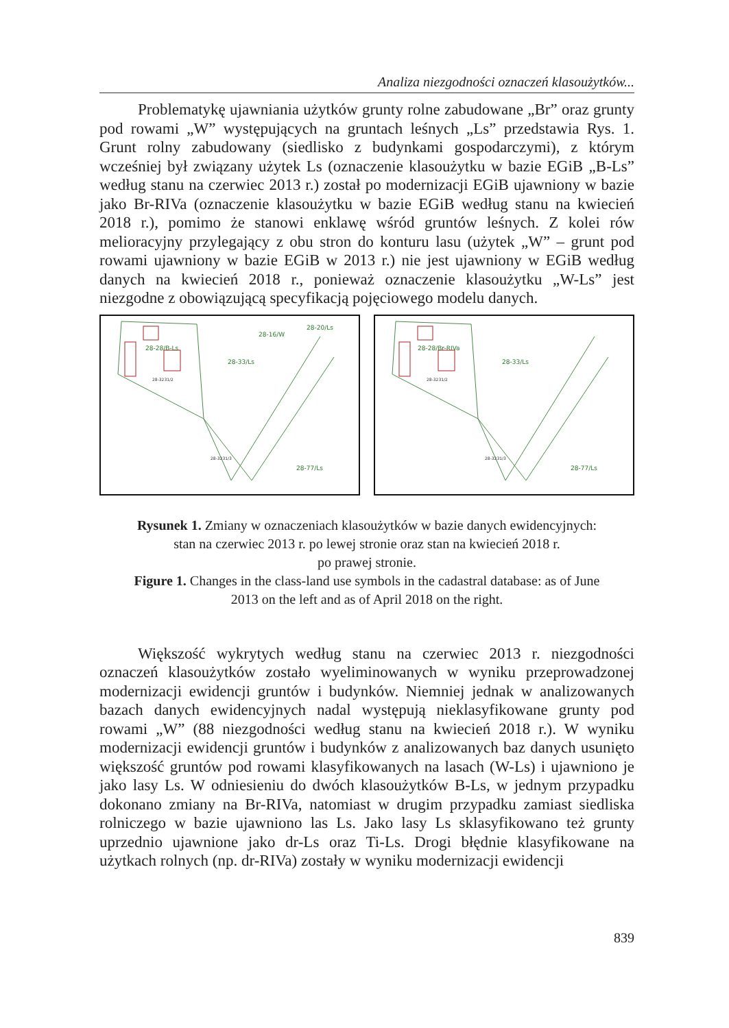Analiza niezgodności oznaczeń klasoużytków...
Problematykę ujawniania użytków grunty rolne zabudowane „Br” oraz grunty pod rowami „W” występujących na gruntach leśnych „Ls” przedstawia Rys. 1. Grunt rolny zabudowany (siedlisko z budynkami gospodarczymi), z którym wcześniej był związany użytek Ls (oznaczenie klasoużytku w bazie EGiB „B-Ls” według stanu na czerwiec 2013 r.) został po modernizacji EGiB ujawniony w bazie jako Br-RIVa (oznaczenie klasoużytku w bazie EGiB według stanu na kwiecień 2018 r.), pomimo że stanowi enklawę wśród gruntów leśnych. Z kolei rów melioracyjny przylegający z obu stron do konturu lasu (użytek „W” – grunt pod rowami ujawniony w bazie EGiB w 2013 r.) nie jest ujawniony w EGiB według danych na kwiecień 2018 r., ponieważ oznaczenie klasoużytku „W-Ls” jest niezgodne z obowiązującą specyfikacją pojęciowego modelu danych.
28-28/B-Ls
28-33/Ls
28-16/W
28-20/Ls
28-77/Ls
28-3231/2
28-3231/3
28-28/Br-RIVa
28-33/Ls
28-77/Ls
28-3231/2
28-3231/3
Rysunek 1. Zmiany w oznaczeniach klasoużytków w bazie danych ewidencyjnych:
stan na czerwiec 2013 r. po lewej stronie oraz stan na kwiecień 2018 r.
po prawej stronie.
Figure 1. Changes in the class-land use symbols in the cadastral database: as of June
2013 on the left and as of April 2018 on the right.
Większość wykrytych według stanu na czerwiec 2013 r. niezgodności oznaczeń klasoużytków zostało wyeliminowanych w wyniku przeprowadzonej modernizacji ewidencji gruntów i budynków. Niemniej jednak w analizowanych bazach danych ewidencyjnych nadal występują nieklasyfikowane grunty pod rowami „W” (88 niezgodności według stanu na kwiecień 2018 r.). W wyniku modernizacji ewidencji gruntów i budynków z analizowanych baz danych usunięto większość gruntów pod rowami klasyfikowanych na lasach (W-Ls) i ujawniono je jako lasy Ls. W odniesieniu do dwóch klasoużytków B-Ls, w jednym przypadku dokonano zmiany na Br-RIVa, natomiast w drugim przypadku zamiast siedliska rolniczego w bazie ujawniono las Ls. Jako lasy Ls sklasyfikowano też grunty uprzednio ujawnione jako dr-Ls oraz Ti-Ls. Drogi błędnie klasyfikowane na użytkach rolnych (np. dr-RIVa) zostały w wyniku modernizacji ewidencji
839